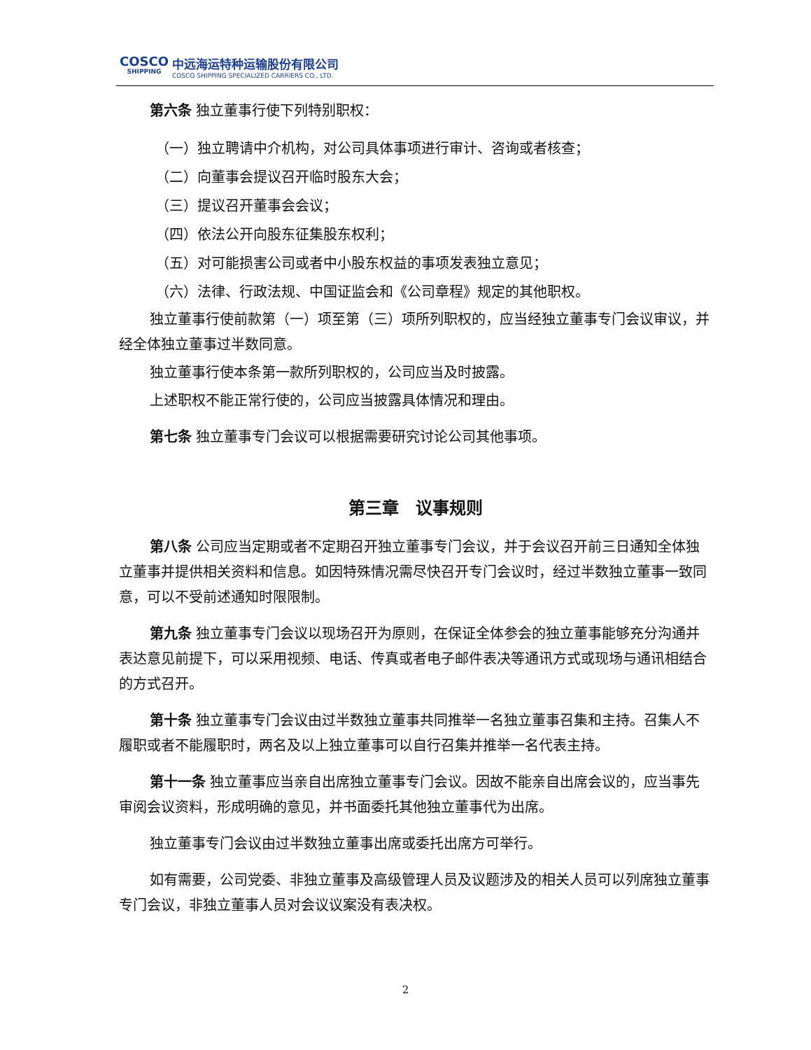COSCO
SHIPPING
中远海运特种运输股份有限公司
COSCO SHIPPING SPECIALIZED CARRIERS CO., LTD.
第六条 独立董事行使下列特别职权：
（一）独立聘请中介机构，对公司具体事项进行审计、咨询或者核查；
（二）向董事会提议召开临时股东大会；
（三）提议召开董事会会议；
（四）依法公开向股东征集股东权利；
（五）对可能损害公司或者中小股东权益的事项发表独立意见；
（六）法律、行政法规、中国证监会和《公司章程》规定的其他职权。
独立董事行使前款第（一）项至第（三）项所列职权的，应当经独立董事专门会议审议，并经全体独立董事过半数同意。
独立董事行使本条第一款所列职权的，公司应当及时披露。
上述职权不能正常行使的，公司应当披露具体情况和理由。
第七条 独立董事专门会议可以根据需要研究讨论公司其他事项。
第三章　议事规则
第八条 公司应当定期或者不定期召开独立董事专门会议，并于会议召开前三日通知全体独立董事并提供相关资料和信息。如因特殊情况需尽快召开专门会议时，经过半数独立董事一致同意，可以不受前述通知时限限制。
第九条 独立董事专门会议以现场召开为原则，在保证全体参会的独立董事能够充分沟通并表达意见前提下，可以采用视频、电话、传真或者电子邮件表决等通讯方式或现场与通讯相结合的方式召开。
第十条 独立董事专门会议由过半数独立董事共同推举一名独立董事召集和主持。召集人不履职或者不能履职时，两名及以上独立董事可以自行召集并推举一名代表主持。
第十一条 独立董事应当亲自出席独立董事专门会议。因故不能亲自出席会议的，应当事先审阅会议资料，形成明确的意见，并书面委托其他独立董事代为出席。
独立董事专门会议由过半数独立董事出席或委托出席方可举行。
如有需要，公司党委、非独立董事及高级管理人员及议题涉及的相关人员可以列席独立董事专门会议，非独立董事人员对会议议案没有表决权。
2